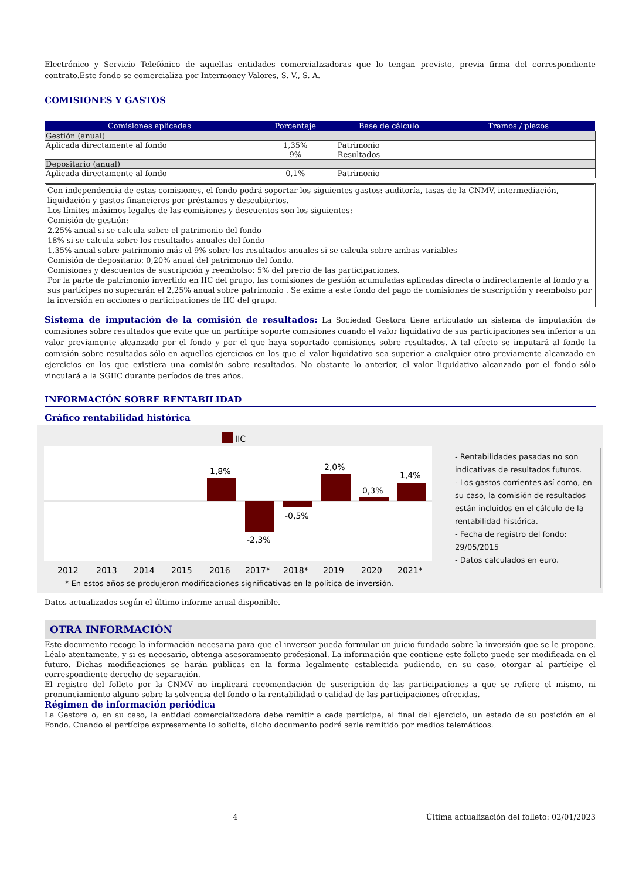Electrónico y Servicio Telefónico de aquellas entidades comercializadoras que lo tengan previsto, previa firma del correspondiente contrato.Este fondo se comercializa por Intermoney Valores, S. V., S. A.
COMISIONES Y GASTOS
| Comisiones aplicadas | Porcentaje | Base de cálculo | Tramos / plazos |
| --- | --- | --- | --- |
| Gestión (anual) | | | |
| Aplicada directamente al fondo | 1,35% | Patrimonio | |
| | 9% | Resultados | |
| Depositario (anual) | | | |
| Aplicada directamente al fondo | 0,1% | Patrimonio | |
Con independencia de estas comisiones, el fondo podrá soportar los siguientes gastos: auditoría, tasas de la CNMV, intermediación, liquidación y gastos financieros por préstamos y descubiertos.
Los límites máximos legales de las comisiones y descuentos son los siguientes:
Comisión de gestión:
2,25% anual si se calcula sobre el patrimonio del fondo
18% si se calcula sobre los resultados anuales del fondo
1,35% anual sobre patrimonio más el 9% sobre los resultados anuales si se calcula sobre ambas variables
Comisión de depositario: 0,20% anual del patrimonio del fondo.
Comisiones y descuentos de suscripción y reembolso: 5% del precio de las participaciones.
Por la parte de patrimonio invertido en IIC del grupo, las comisiones de gestión acumuladas aplicadas directa o indirectamente al fondo y a sus partícipes no superarán el 2,25% anual sobre patrimonio . Se exime a este fondo del pago de comisiones de suscripción y reembolso por la inversión en acciones o participaciones de IIC del grupo.
Sistema de imputación de la comisión de resultados: La Sociedad Gestora tiene articulado un sistema de imputación de comisiones sobre resultados que evite que un partícipe soporte comisiones cuando el valor liquidativo de sus participaciones sea inferior a un valor previamente alcanzado por el fondo y por el que haya soportado comisiones sobre resultados. A tal efecto se imputará al fondo la comisión sobre resultados sólo en aquellos ejercicios en los que el valor liquidativo sea superior a cualquier otro previamente alcanzado en ejercicios en los que existiera una comisión sobre resultados. No obstante lo anterior, el valor liquidativo alcanzado por el fondo sólo vinculará a la SGIIC durante períodos de tres años.
INFORMACIÓN SOBRE RENTABILIDAD
Gráfico rentabilidad histórica
IIC
1,8%
-2,3%
-0,5%
2,0%
0,3%
1,4%
2012
2013
2014
2015
2016
2017*
2018*
2019
2020
2021*
* En estos años se produjeron modificaciones significativas en la política de inversión.
- Rentabilidades pasadas no son indicativas de resultados futuros.
- Los gastos corrientes así como, en su caso, la comisión de resultados están incluidos en el cálculo de la rentabilidad histórica.
- Fecha de registro del fondo: 29/05/2015
- Datos calculados en euro.
Datos actualizados según el último informe anual disponible.
OTRA INFORMACIÓN
Este documento recoge la información necesaria para que el inversor pueda formular un juicio fundado sobre la inversión que se le propone. Léalo atentamente, y si es necesario, obtenga asesoramiento profesional. La información que contiene este folleto puede ser modificada en el futuro. Dichas modificaciones se harán públicas en la forma legalmente establecida pudiendo, en su caso, otorgar al partícipe el correspondiente derecho de separación.
El registro del folleto por la CNMV no implicará recomendación de suscripción de las participaciones a que se refiere el mismo, ni pronunciamiento alguno sobre la solvencia del fondo o la rentabilidad o calidad de las participaciones ofrecidas.
Régimen de información periódica
La Gestora o, en su caso, la entidad comercializadora debe remitir a cada partícipe, al final del ejercicio, un estado de su posición en el Fondo. Cuando el partícipe expresamente lo solicite, dicho documento podrá serle remitido por medios telemáticos.
4 Última actualización del folleto: 02/01/2023